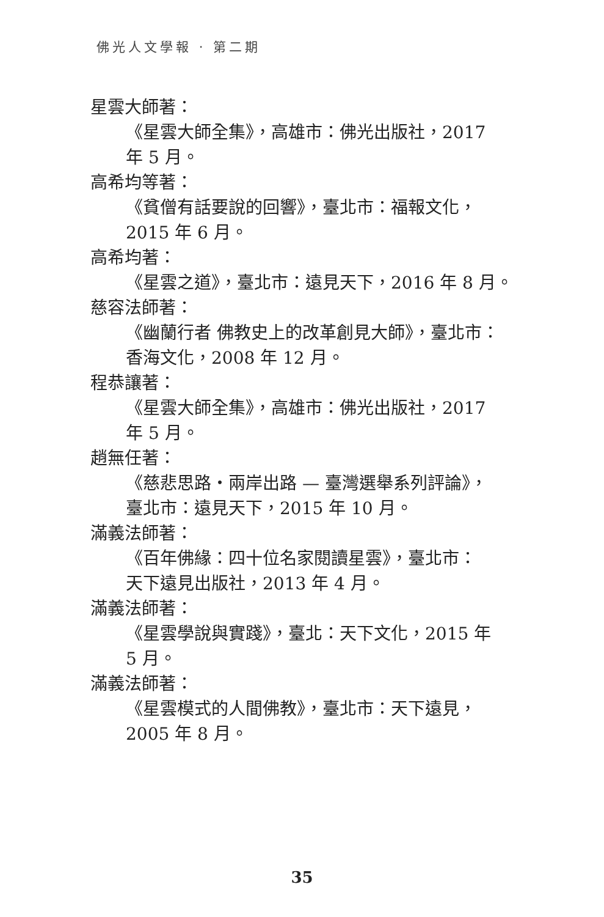佛光人文學報 · 第二期
星雲大師著：
《星雲大師全集》，高雄市：佛光出版社，2017
年 5 月。
高希均等著：
《貧僧有話要說的回響》，臺北市：福報文化，
2015 年 6 月。
高希均著：
《星雲之道》，臺北市：遠見天下，2016 年 8 月。
慈容法師著：
《幽蘭行者 佛教史上的改革創見大師》，臺北市：
香海文化，2008 年 12 月。
程恭讓著：
《星雲大師全集》，高雄市：佛光出版社，2017
年 5 月。
趙無任著：
《慈悲思路‧兩岸出路 — 臺灣選舉系列評論》，
臺北市：遠見天下，2015 年 10 月。
滿義法師著：
《百年佛緣：四十位名家閱讀星雲》，臺北市：
天下遠見出版社，2013 年 4 月。
滿義法師著：
《星雲學說與實踐》，臺北：天下文化，2015 年
5 月。
滿義法師著：
《星雲模式的人間佛教》，臺北市：天下遠見，
2005 年 8 月。
35